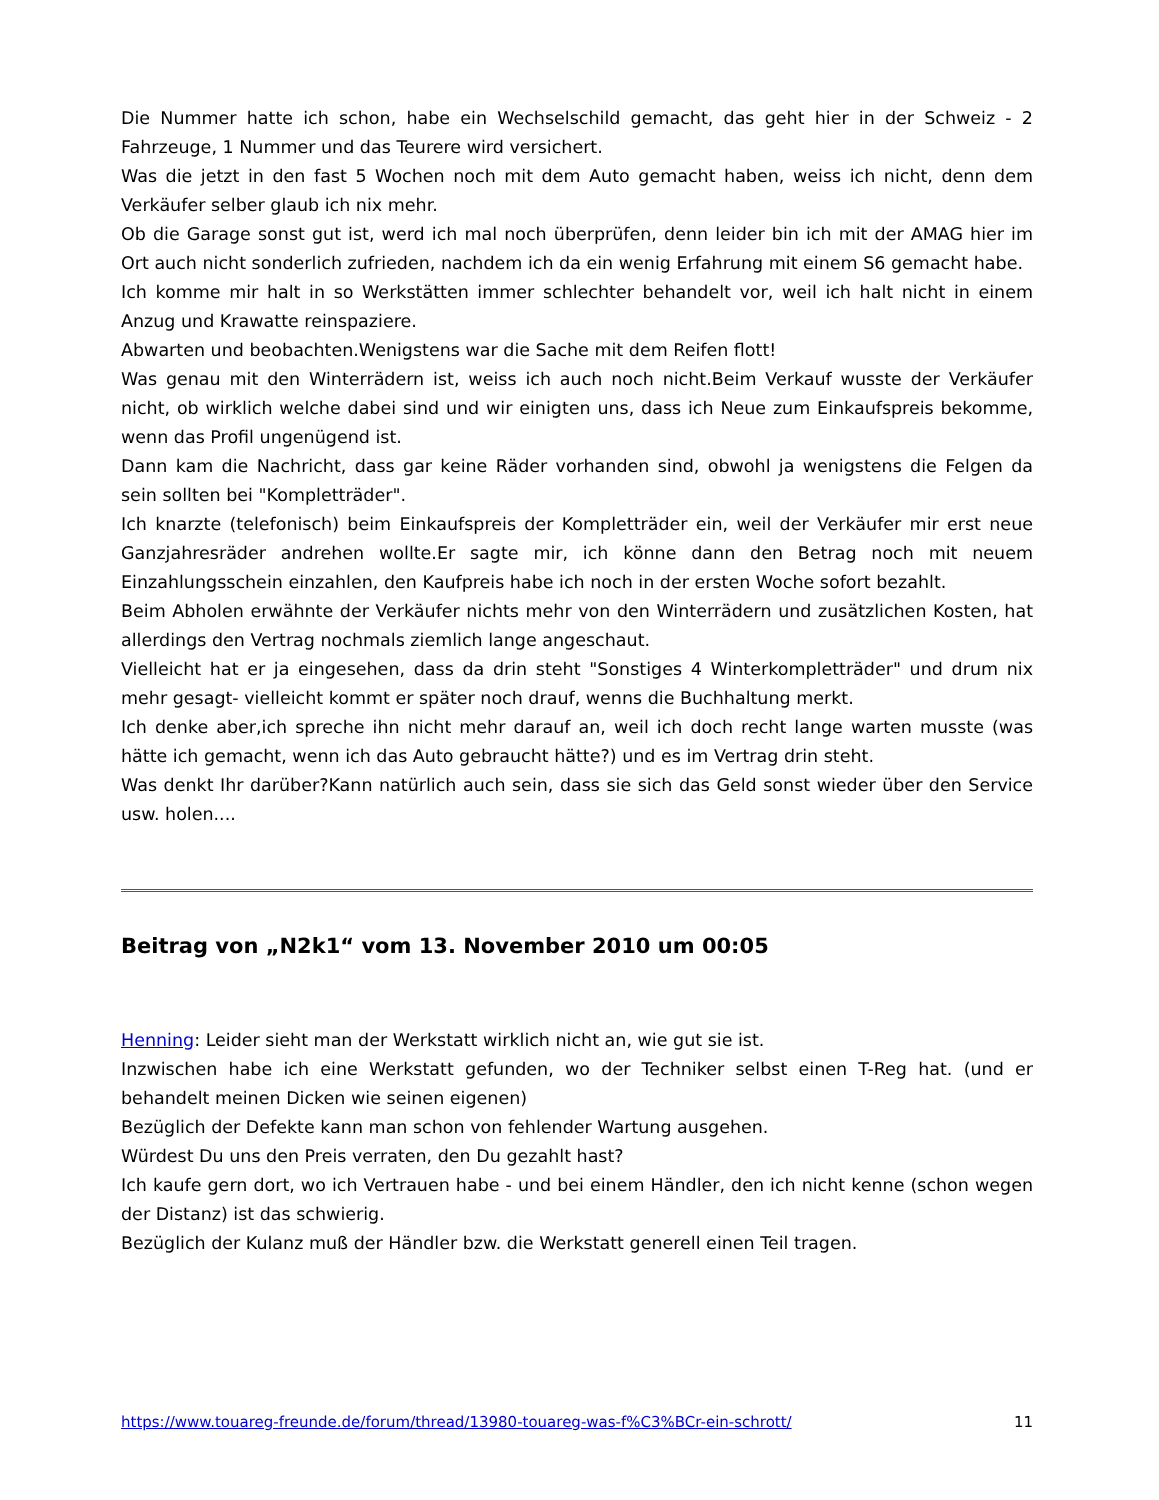Die Nummer hatte ich schon, habe ein Wechselschild gemacht, das geht hier in der Schweiz - 2 Fahrzeuge, 1 Nummer und das Teurere wird versichert.
Was die jetzt in den fast 5 Wochen noch mit dem Auto gemacht haben, weiss ich nicht, denn dem Verkäufer selber glaub ich nix mehr.
Ob die Garage sonst gut ist, werd ich mal noch überprüfen, denn leider bin ich mit der AMAG hier im Ort auch nicht sonderlich zufrieden, nachdem ich da ein wenig Erfahrung mit einem S6 gemacht habe.
Ich komme mir halt in so Werkstätten immer schlechter behandelt vor, weil ich halt nicht in einem Anzug und Krawatte reinspaziere.
Abwarten und beobachten.Wenigstens war die Sache mit dem Reifen flott!
Was genau mit den Winterrädern ist, weiss ich auch noch nicht.Beim Verkauf wusste der Verkäufer nicht, ob wirklich welche dabei sind und wir einigten uns, dass ich Neue zum Einkaufspreis bekomme, wenn das Profil ungenügend ist.
Dann kam die Nachricht, dass gar keine Räder vorhanden sind, obwohl ja wenigstens die Felgen da sein sollten bei "Kompletträder".
Ich knarzte (telefonisch) beim Einkaufspreis der Kompletträder ein, weil der Verkäufer mir erst neue Ganzjahresräder andrehen wollte.Er sagte mir, ich könne dann den Betrag noch mit neuem Einzahlungsschein einzahlen, den Kaufpreis habe ich noch in der ersten Woche sofort bezahlt.
Beim Abholen erwähnte der Verkäufer nichts mehr von den Winterrädern und zusätzlichen Kosten, hat allerdings den Vertrag nochmals ziemlich lange angeschaut.
Vielleicht hat er ja eingesehen, dass da drin steht "Sonstiges 4 Winterkompletträder" und drum nix mehr gesagt- vielleicht kommt er später noch drauf, wenns die Buchhaltung merkt.
Ich denke aber,ich spreche ihn nicht mehr darauf an, weil ich doch recht lange warten musste (was hätte ich gemacht, wenn ich das Auto gebraucht hätte?) und es im Vertrag drin steht.
Was denkt Ihr darüber?Kann natürlich auch sein, dass sie sich das Geld sonst wieder über den Service usw. holen....
Beitrag von „N2k1“ vom 13. November 2010 um 00:05
Henning: Leider sieht man der Werkstatt wirklich nicht an, wie gut sie ist.
Inzwischen habe ich eine Werkstatt gefunden, wo der Techniker selbst einen T-Reg hat. (und er behandelt meinen Dicken wie seinen eigenen)
Bezüglich der Defekte kann man schon von fehlender Wartung ausgehen.
Würdest Du uns den Preis verraten, den Du gezahlt hast?
Ich kaufe gern dort, wo ich Vertrauen habe - und bei einem Händler, den ich nicht kenne (schon wegen der Distanz) ist das schwierig.
Bezüglich der Kulanz muß der Händler bzw. die Werkstatt generell einen Teil tragen.
https://www.touareg-freunde.de/forum/thread/13980-touareg-was-f%C3%BCr-ein-schrott/ 11